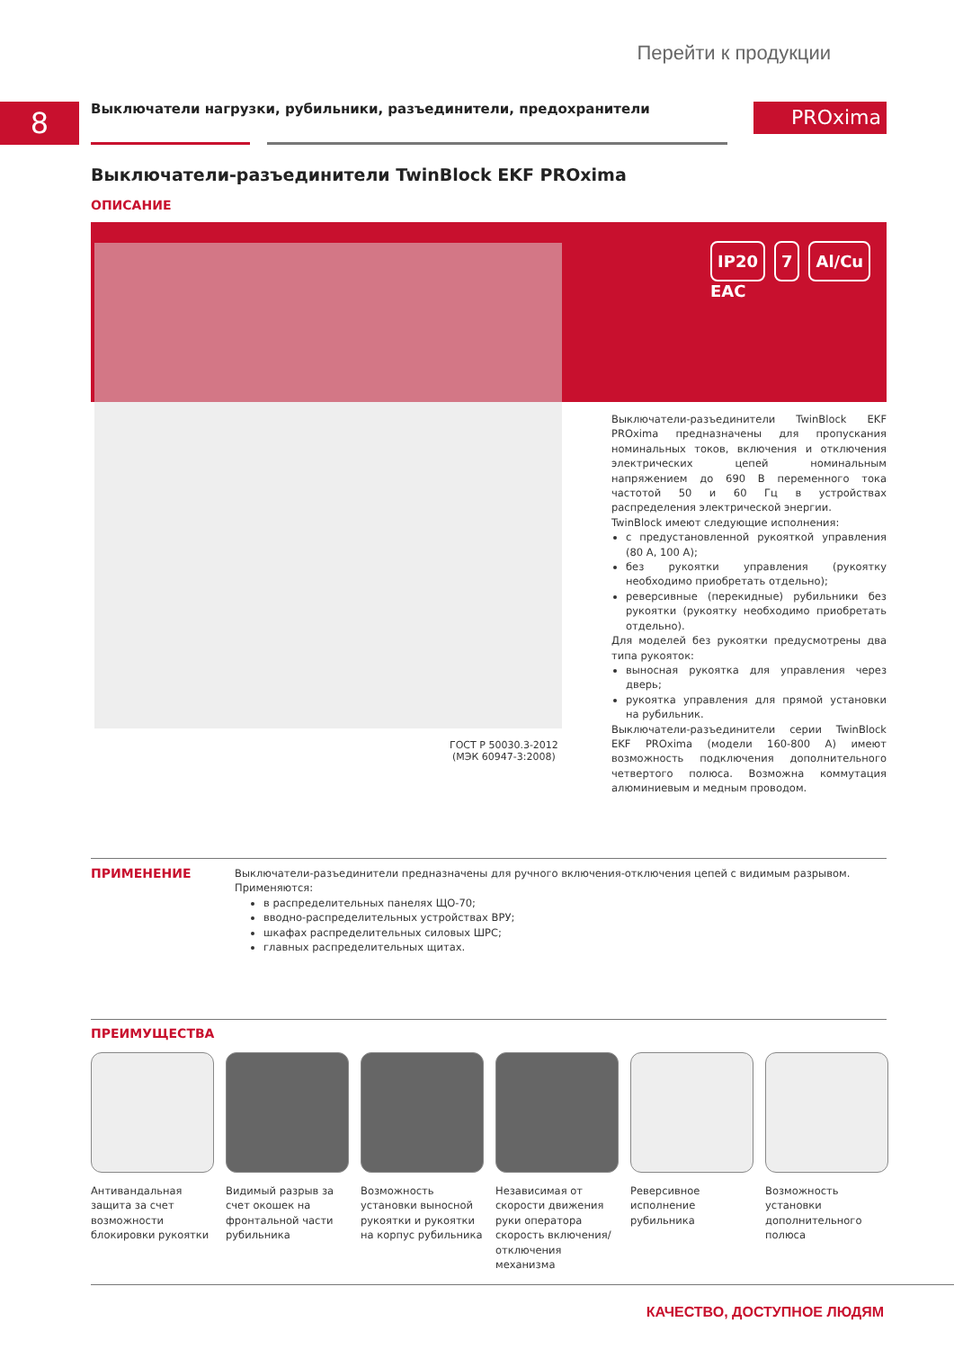Перейти к продукции
8
Выключатели нагрузки, рубильники, разъединители, предохранители
PROxima
Выключатели-разъединители TwinBlock EKF PROxima
ОПИСАНИЕ
IP20 7 Al/Cu
EAC
Выключатели-разъединители TwinBlock EKF PROxima предназначены для пропускания номинальных токов, включения и отключения электрических цепей номинальным напряжением до 690 В переменного тока частотой 50 и 60 Гц в устройствах распределения электрической энергии.
TwinBlock имеют следующие исполнения:
с предустановленной рукояткой управления (80 А, 100 А);
без рукоятки управления (рукоятку необходимо приобретать отдельно);
реверсивные (перекидные) рубильники без рукоятки (рукоятку необходимо приобретать отдельно).
Для моделей без рукоятки предусмотрены два типа рукояток:
выносная рукоятка для управления через дверь;
рукоятка управления для прямой установки на рубильник.
Выключатели-разъединители серии TwinBlock EKF PROxima (модели 160-800 А) имеют возможность подключения дополнительного четвертого полюса. Возможна коммутация алюминиевым и медным проводом.
ГОСТ Р 50030.3-2012
(МЭК 60947-3:2008)
ПРИМЕНЕНИЕ
Выключатели-разъединители предназначены для ручного включения-отключения цепей с видимым разрывом. Применяются:
в распределительных панелях ЩО-70;
вводно-распределительных устройствах ВРУ;
шкафах распределительных силовых ШРС;
главных распределительных щитах.
ПРЕИМУЩЕСТВА
Антивандальная защита за счет возможности блокировки рукоятки
Видимый разрыв за счет окошек на фронтальной части рубильника
Возможность установки выносной рукоятки и рукоятки на корпус рубильника
Независимая от скорости движения руки оператора скорость включения/отключения механизма
Реверсивное исполнение рубильника
Возможность установки дополнительного полюса
КАЧЕСТВО, ДОСТУПНОЕ ЛЮДЯМ